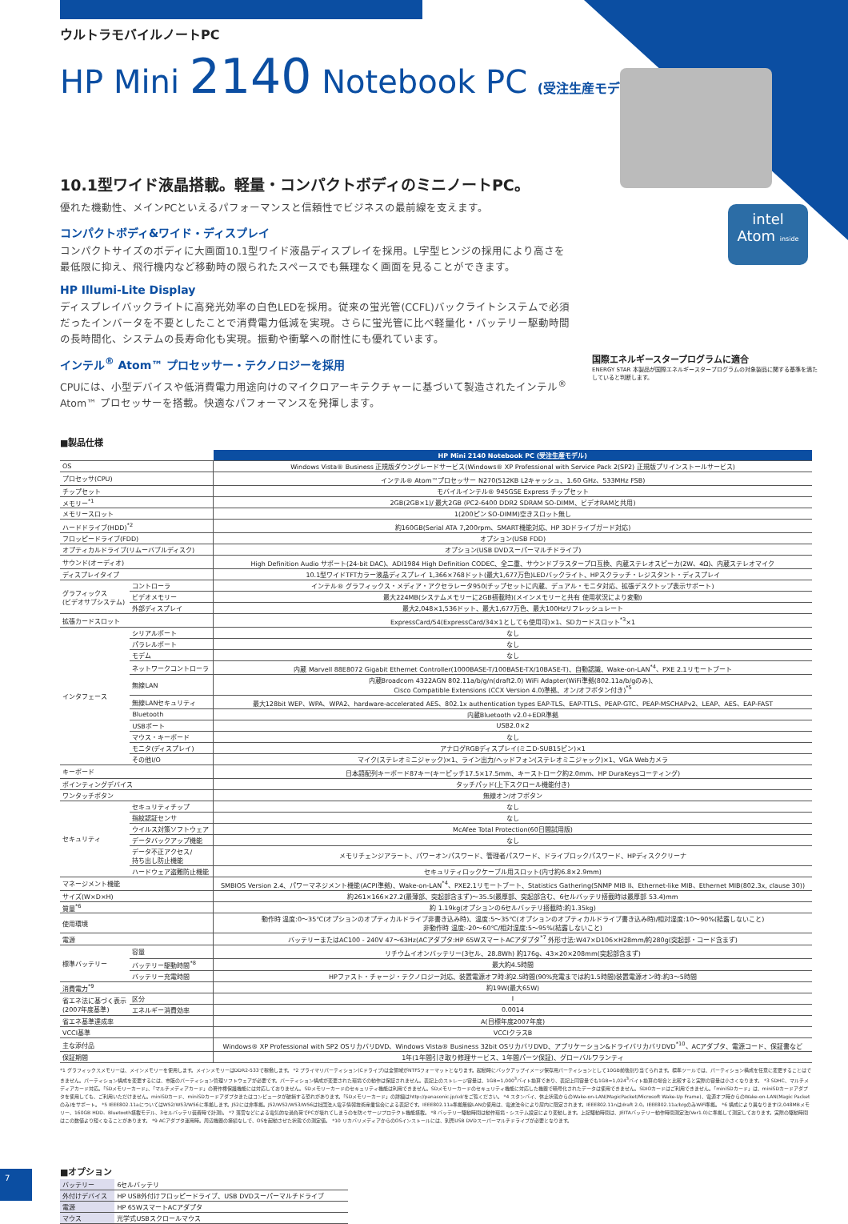ウルトラモバイルノートPC
HP Mini 2140 Notebook PC (受注生産モデル)
intel
Atom inside
10.1型ワイド液晶搭載。軽量・コンパクトボディのミニノートPC。
優れた機動性、メインPCといえるパフォーマンスと信頼性でビジネスの最前線を支えます。
コンパクトボディ&ワイド・ディスプレイ
コンパクトサイズのボディに大画面10.1型ワイド液晶ディスプレイを採用。L字型ヒンジの採用により高さを最低限に抑え、飛行機内など移動時の限られたスペースでも無理なく画面を見ることができます。
HP Illumi-Lite Display
ディスプレイバックライトに高発光効率の白色LEDを採用。従来の蛍光管(CCFL)バックライトシステムで必須だったインバータを不要としたことで消費電力低減を実現。さらに蛍光管に比べ軽量化・バッテリー駆動時間の長時間化、システムの長寿命化も実現。振動や衝撃への耐性にも優れています。
インテル<sup>®</sup> Atom™ プロセッサー・テクノロジーを採用
CPUには、小型デバイスや低消費電力用途向けのマイクロアーキテクチャーに基づいて製造されたインテル<sup>®</sup> Atom™ プロセッサーを搭載。快適なパフォーマンスを発揮します。
国際エネルギースタープログラムに適合
ENERGY STAR 本製品が国際エネルギースタープログラムの対象製品に関する基準を満たしていると判断します。
■製品仕様
| | | HP Mini 2140 Notebook PC (受注生産モデル) |
| --- | --- | --- |
| OS | | Windows Vista® Business 正規版ダウングレードサービス(Windows® XP Professional with Service Pack 2(SP2) 正規版プリインストールサービス) |
| プロセッサ(CPU) | | インテル® Atom™プロセッサー N270(512KB L2キャッシュ、1.60 GHz、533MHz FSB) |
| チップセット | | モバイルインテル® 945GSE Express チップセット |
| メモリー<sup>*1</sup> | | 2GB(2GB×1)/ 最大2GB (PC2-6400 DDR2 SDRAM SO-DIMM、ビデオRAMと共用) |
| メモリースロット | | 1(200ピン SO-DIMM)空きスロット無し |
| ハードドライブ(HDD)<sup>*2</sup> | | 約160GB(Serial ATA 7,200rpm、SMART機能対応、HP 3Dドライブガード対応) |
| フロッピードライブ(FDD) | | オプション(USB FDD) |
| オプティカルドライブ(リムーバブルディスク) | | オプション(USB DVDスーパーマルチドライブ) |
| サウンド(オーディオ) | | High Definition Audio サポート(24-bit DAC)、ADI1984 High Definition CODEC、全二重、サウンドブラスタープロ互換、内蔵ステレオスピーカ(2W、4Ω)、内蔵ステレオマイク |
| ディスプレイタイプ | | 10.1型ワイドTFTカラー液晶ディスプレイ 1,366×768ドット(最大1,677万色)LEDバックライト、HPスクラッチ・レジスタント・ディスプレイ |
| グラフィックス (ビデオサブシステム) | コントローラ | インテル® グラフィックス・メディア・アクセラレータ950(チップセットに内蔵、デュアル・モニタ対応、拡張デスクトップ表示サポート) |
| | ビデオメモリー | 最大224MB(システムメモリーに2GB搭載時)(メインメモリーと共有 使用状況により変動) |
| | 外部ディスプレイ | 最大2,048×1,536ドット、最大1,677万色、最大100Hzリフレッシュレート |
| 拡張カードスロット | | ExpressCard/54(ExpressCard/34×1としても使用可)×1、SDカードスロット<sup>*3</sup>×1 |
| インタフェース | シリアルポート | なし |
| | パラレルポート | なし |
| | モデム | なし |
| | ネットワークコントローラ | 内蔵 Marvell 88E8072 Gigabit Ethernet Controller(1000BASE-T/100BASE-TX/10BASE-T)、自動認識、Wake-on-LAN<sup>*4</sup>、PXE 2.1リモートブート |
| | 無線LAN | 内蔵Broadcom 4322AGN 802.11a/b/g/n(draft2.0) WiFi Adapter(WiFi準拠(802.11a/b/gのみ)、 Cisco Compatible Extensions (CCX Version 4.0)準拠、オン/オフボタン付き)<sup>*5</sup> |
| | 無線LANセキュリティ | 最大128bit WEP、WPA、WPA2、hardware-accelerated AES、802.1x authentication types EAP-TLS、EAP-TTLS、PEAP-GTC、PEAP-MSCHAPv2、LEAP、AES、EAP-FAST |
| | Bluetooth | 内蔵Bluetooth v2.0+EDR準拠 |
| | USBポート | USB2.0×2 |
| | マウス・キーボード | なし |
| | モニタ(ディスプレイ) | アナログRGBディスプレイ(ミニD-SUB15ピン)×1 |
| | その他I/O | マイク(ステレオミニジャック)×1、ライン出力/ヘッドフォン(ステレオミニジャック)×1、VGA Webカメラ |
| キーボード | | 日本語配列キーボード87キー(キーピッチ17.5×17.5mm、キーストローク約2.0mm、HP DuraKeysコーティング) |
| ポインティングデバイス | | タッチパッド(上下スクロール機能付き) |
| ワンタッチボタン | | 無線オン/オフボタン |
| セキュリティ | セキュリティチップ | なし |
| | 指紋認証センサ | なし |
| | ウイルス対策ソフトウェア | McAfee Total Protection(60日間試用版) |
| | データバックアップ機能 | なし |
| | データ不正アクセス/ 持ち出し防止機能 | メモリチェンジアラート、パワーオンパスワード、管理者パスワード、ドライブロックパスワード、HPディスククリーナ |
| | ハードウェア盗難防止機能 | セキュリティロックケーブル用スロット(内寸約6.8×2.9mm) |
| マネージメント機能 | | SMBIOS Version 2.4、パワーマネジメント機能(ACPI準拠)、Wake-on-LAN<sup>*4</sup>、PXE2.1リモートブート、Statistics Gathering(SNMP MIB II、Ethernet-like MIB、Ethernet MIB(802.3x, clause 30)) |
| サイズ(W×D×H) | | 約261×166×27.2(最薄部、突起部含まず)〜35.5(最厚部、突起部含む、6セルバッテリ搭載時は最厚部 53.4)mm |
| 質量<sup>*6</sup> | | 約 1.19kg(オプションの6セルバッテリ搭載時:約1.35kg) |
| 使用環境 | | 動作時 温度:0〜35℃(オプションのオプティカルドライブ非書き込み時)、温度:5〜35℃(オプションのオプティカルドライブ書き込み時)/相対湿度:10〜90%(結露しないこと) 非動作時 温度:-20〜60℃/相対湿度:5〜95%(結露しないこと) |
| 電源 | | バッテリーまたはAC100 - 240V 47〜63Hz(ACアダプタ:HP 65WスマートACアダプタ<sup>*7</sup> 外形寸法:W47×D106×H28mm/約280g(突起部・コード含まず) |
| 標準バッテリー | 容量 | リチウムイオンバッテリー(3セル、28.8Wh) 約176g、43×20×208mm(突起部含まず) |
| | バッテリー駆動時間<sup>*8</sup> | 最大約4.5時間 |
| | バッテリー充電時間 | HPファスト・チャージ・テクノロジー対応、装置電源オフ時:約2.5時間(90%充電までは約1.5時間)装置電源オン時:約3〜5時間 |
| 消費電力<sup>*9</sup> | | 約19W(最大65W) |
| 省エネ法に基づく表示 (2007年度基準) | 区分 | I |
| | エネルギー消費効率 | 0.0014 |
| 省エネ基準達成率 | | A(目標年度2007年度) |
| VCCI基準 | | VCCIクラスB |
| 主な添付品 | | Windows® XP Professional with SP2 OSリカバリDVD、Windows Vista® Business 32bit OSリカバリDVD、アプリケーション&ドライバリカバリDVD<sup>*10</sup>、ACアダプタ、電源コード、保証書など |
| 保証期間 | | 1年(1年間引き取り修理サービス、1年間パーツ保証)、グローバルワランティ |
*1 グラフィックスメモリーは、メインメモリーを使用します。メインメモリーはDDR2-533で稼働します。 *2 プライマリパーティション(Cドライブ)は全領域がNTFSフォーマットとなります。起動時にバックアップイメージ保存用パーティションとして10GB前後割り当てられます。標準ツールでは、パーティション構成を任意に変更することはできません。パーティション構成を変更するには、市販のパーティション管理ソフトウェアが必要です。パーティション構成が変更された環境での動作は保証されません。表記上のストレージ容量は、1GB=1,000<sup>3</sup>バイト換算であり、表記上同容量でも1GB=1,024<sup>3</sup>バイト換算の場合と比較すると実際の容量は小さくなります。 *3 SDHC、マルチメディアカード対応。「SDメモリーカード」、「マルチメディアカード」の著作権保護機能には対応しておりません。SDメモリーカードのセキュリティ機能は利用できません。SDメモリーカードのセキュリティ機能に対応した機器で暗号化されたデータは使用できません。SDIOカードはご利用できません。「miniSDカード」は、miniSDカードアダプタを使用しても、ご利用いただけません。miniSDカード、miniSDカードアダプタまたはコンピュータが破損する恐れがあります。「SDメモリーカード」の詳細はhttp://panasonic.jp/sd/をご覧ください。 *4 スタンバイ、休止状態からのWake-on-LAN(MagicPacket/Microsoft Wake-Up Frame)、電源オフ時からのWake-on-LAN(Magic Packetのみ)をサポート。 *5 IEEE802.11aについてはW52/W53/W56に準拠します。J52には非準拠。J52/W52/W53/W56は社団法人電子情報技術産業協会による表記です。IEEE802.11a準拠無線LANの使用は、電波法令により屋内に限定されます。IEEE802.11nはdraft 2.0。IEEE802.11a/b/gのみWiFi準拠。 *6 構成により異なります(2,048MBメモリー、160GB HDD、Bluetooth搭載モデル、3セルバッテリ装着時で計測)。 *7 落雷などによる電気的な過負荷でPCが壊れてしまうのを防ぐサージプロテクト機能搭載。 *8 バッテリー駆動時間は動作環境・システム設定により変動します。上記駆動時間は、JEITAバッテリー動作時間測定法(Ver1.0)に準拠して測定しております。実際の駆動時間はこの数値より短くなることがあります。 *9 ACアダプタ運用時。周辺機器の接続なしで、OSを起動させた状態での測定値。 *10 リカバリメディアからのOSインストールには、別売USB DVDスーパーマルチドライブが必要となります。
■オプション
| バッテリー | 6セルバッテリ |
| 外付けデバイス | HP USB外付けフロッピードライブ、USB DVDスーパーマルチドライブ |
| 電源 | HP 65WスマートACアダプタ |
| マウス | 光学式USBスクロールマウス |
7